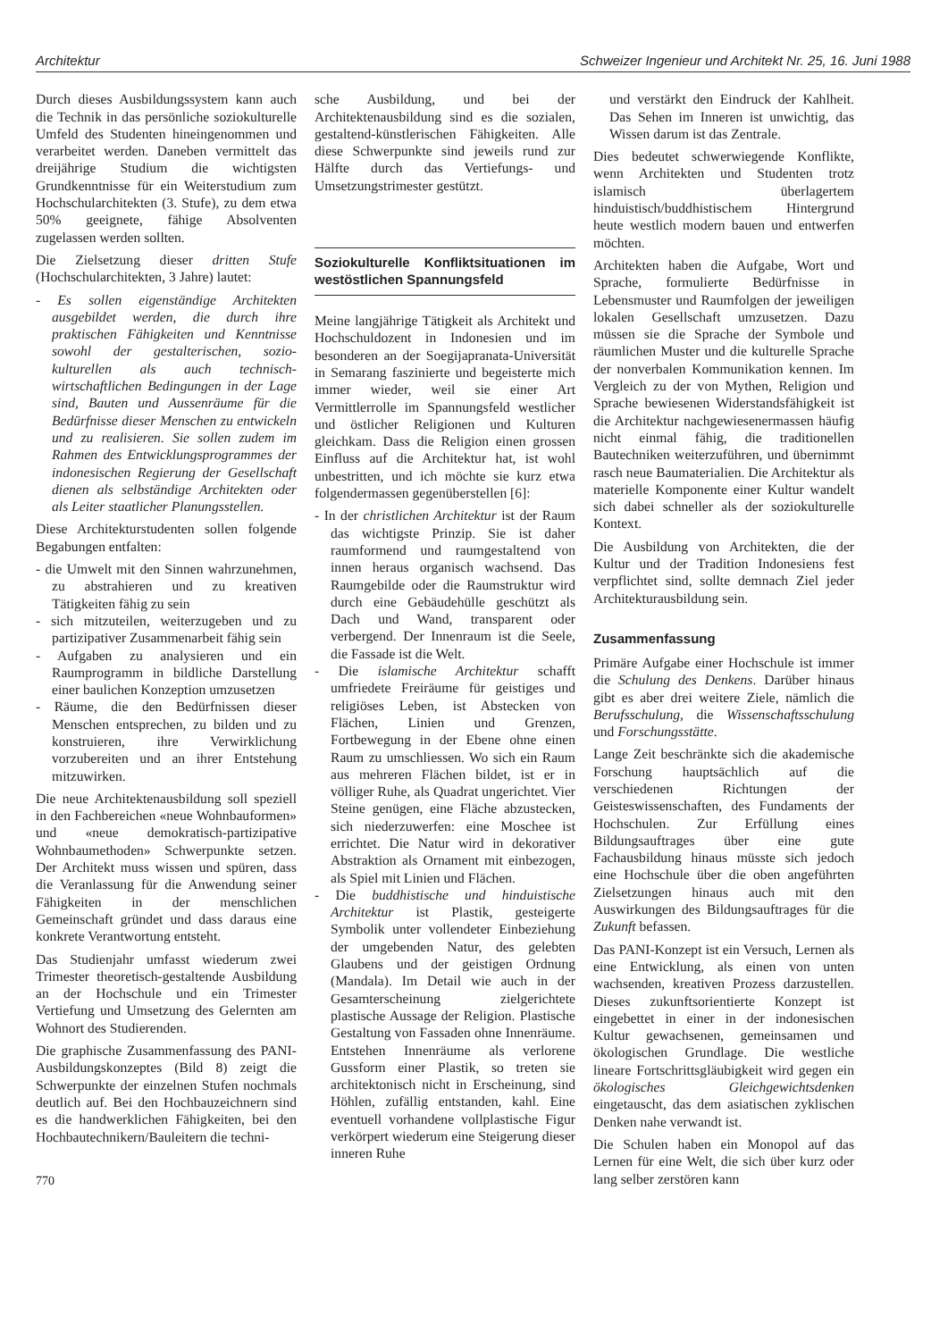Architektur Schweizer Ingenieur und Architekt Nr. 25, 16. Juni 1988
Durch dieses Ausbildungssystem kann auch die Technik in das persönliche soziokulturelle Umfeld des Studenten hineingenommen und verarbeitet werden. Daneben vermittelt das dreijährige Studium die wichtigsten Grundkenntnisse für ein Weiterstudium zum Hochschularchitekten (3. Stufe), zu dem etwa 50% geeignete, fähige Absolventen zugelassen werden sollten.
Die Zielsetzung dieser dritten Stufe (Hochschularchitekten, 3 Jahre) lautet:
- Es sollen eigenständige Architekten ausgebildet werden, die durch ihre praktischen Fähigkeiten und Kenntnisse sowohl der gestalterischen, sozio-kulturellen als auch technisch-wirtschaftlichen Bedingungen in der Lage sind, Bauten und Aussenräume für die Bedürfnisse dieser Menschen zu entwickeln und zu realisieren. Sie sollen zudem im Rahmen des Entwicklungsprogrammes der indonesischen Regierung der Gesellschaft dienen als selbständige Architekten oder als Leiter staatlicher Planungsstellen.
Diese Architekturstudenten sollen folgende Begabungen entfalten:
- die Umwelt mit den Sinnen wahrzunehmen, zu abstrahieren und zu kreativen Tätigkeiten fähig zu sein
- sich mitzuteilen, weiterzugeben und zu partizipativer Zusammenarbeit fähig sein
- Aufgaben zu analysieren und ein Raumprogramm in bildliche Darstellung einer baulichen Konzeption umzusetzen
- Räume, die den Bedürfnissen dieser Menschen entsprechen, zu bilden und zu konstruieren, ihre Verwirklichung vorzubereiten und an ihrer Entstehung mitzuwirken.
Die neue Architektenausbildung soll speziell in den Fachbereichen «neue Wohnbauformen» und «neue demokratisch-partizipative Wohnbaumethoden» Schwerpunkte setzen. Der Architekt muss wissen und spüren, dass die Veranlassung für die Anwendung seiner Fähigkeiten in der menschlichen Gemeinschaft gründet und dass daraus eine konkrete Verantwortung entsteht.
Das Studienjahr umfasst wiederum zwei Trimester theoretisch-gestaltende Ausbildung an der Hochschule und ein Trimester Vertiefung und Umsetzung des Gelernten am Wohnort des Studierenden.
Die graphische Zusammenfassung des PANI-Ausbildungskonzeptes (Bild 8) zeigt die Schwerpunkte der einzelnen Stufen nochmals deutlich auf. Bei den Hochbauzeichnern sind es die handwerklichen Fähigkeiten, bei den Hochbautechnikern/Bauleitern die techni-
770
sche Ausbildung, und bei der Architektenausbildung sind es die sozialen, gestaltend-künstlerischen Fähigkeiten. Alle diese Schwerpunkte sind jeweils rund zur Hälfte durch das Vertiefungs- und Umsetzungstrimester gestützt.
Soziokulturelle Konfliktsituationen im westöstlichen Spannungsfeld
Meine langjährige Tätigkeit als Architekt und Hochschuldozent in Indonesien und im besonderen an der Soegijapranata-Universität in Semarang faszinierte und begeisterte mich immer wieder, weil sie einer Art Vermittlerrolle im Spannungsfeld westlicher und östlicher Religionen und Kulturen gleichkam. Dass die Religion einen grossen Einfluss auf die Architektur hat, ist wohl unbestritten, und ich möchte sie kurz etwa folgendermassen gegenüberstellen [6]:
- In der christlichen Architektur ist der Raum das wichtigste Prinzip. Sie ist daher raumformend und raumgestaltend von innen heraus organisch wachsend. Das Raumgebilde oder die Raumstruktur wird durch eine Gebäudehülle geschützt als Dach und Wand, transparent oder verbergend. Der Innenraum ist die Seele, die Fassade ist die Welt.
- Die islamische Architektur schafft umfriedete Freiräume für geistiges und religiöses Leben, ist Abstecken von Flächen, Linien und Grenzen, Fortbewegung in der Ebene ohne einen Raum zu umschliessen. Wo sich ein Raum aus mehreren Flächen bildet, ist er in völliger Ruhe, als Quadrat ungerichtet. Vier Steine genügen, eine Fläche abzustecken, sich niederzuwerfen: eine Moschee ist errichtet. Die Natur wird in dekorativer Abstraktion als Ornament mit einbezogen, als Spiel mit Linien und Flächen.
- Die buddhistische und hinduistische Architektur ist Plastik, gesteigerte Symbolik unter vollendeter Einbeziehung der umgebenden Natur, des gelebten Glaubens und der geistigen Ordnung (Mandala). Im Detail wie auch in der Gesamterscheinung zielgerichtete plastische Aussage der Religion. Plastische Gestaltung von Fassaden ohne Innenräume. Entstehen Innenräume als verlorene Gussform einer Plastik, so treten sie architektonisch nicht in Erscheinung, sind Höhlen, zufällig entstanden, kahl. Eine eventuell vorhandene vollplastische Figur verkörpert wiederum eine Steigerung dieser inneren Ruhe
und verstärkt den Eindruck der Kahlheit. Das Sehen im Inneren ist unwichtig, das Wissen darum ist das Zentrale.
Dies bedeutet schwerwiegende Konflikte, wenn Architekten und Studenten trotz islamisch überlagertem hinduistisch/buddhistischem Hintergrund heute westlich modern bauen und entwerfen möchten.
Architekten haben die Aufgabe, Wort und Sprache, formulierte Bedürfnisse in Lebensmuster und Raumfolgen der jeweiligen lokalen Gesellschaft umzusetzen. Dazu müssen sie die Sprache der Symbole und räumlichen Muster und die kulturelle Sprache der nonverbalen Kommunikation kennen. Im Vergleich zu der von Mythen, Religion und Sprache bewiesenen Widerstandsfähigkeit ist die Architektur nachgewiesenermassen häufig nicht einmal fähig, die traditionellen Bautechniken weiterzuführen, und übernimmt rasch neue Baumaterialien. Die Architektur als materielle Komponente einer Kultur wandelt sich dabei schneller als der soziokulturelle Kontext.
Die Ausbildung von Architekten, die der Kultur und der Tradition Indonesiens fest verpflichtet sind, sollte demnach Ziel jeder Architekturausbildung sein.
Zusammenfassung
Primäre Aufgabe einer Hochschule ist immer die Schulung des Denkens. Darüber hinaus gibt es aber drei weitere Ziele, nämlich die Berufsschulung, die Wissenschaftsschulung und Forschungsstätte.
Lange Zeit beschränkte sich die akademische Forschung hauptsächlich auf die verschiedenen Richtungen der Geisteswissenschaften, des Fundaments der Hochschulen. Zur Erfüllung eines Bildungsauftrages über eine gute Fachausbildung hinaus müsste sich jedoch eine Hochschule über die oben angeführten Zielsetzungen hinaus auch mit den Auswirkungen des Bildungsauftrages für die Zukunft befassen.
Das PANI-Konzept ist ein Versuch, Lernen als eine Entwicklung, als einen von unten wachsenden, kreativen Prozess darzustellen. Dieses zukunftsorientierte Konzept ist eingebettet in einer in der indonesischen Kultur gewachsenen, gemeinsamen und ökologischen Grundlage. Die westliche lineare Fortschrittsgläubigkeit wird gegen ein ökologisches Gleichgewichtsdenken eingetauscht, das dem asiatischen zyklischen Denken nahe verwandt ist.
Die Schulen haben ein Monopol auf das Lernen für eine Welt, die sich über kurz oder lang selber zerstören kann